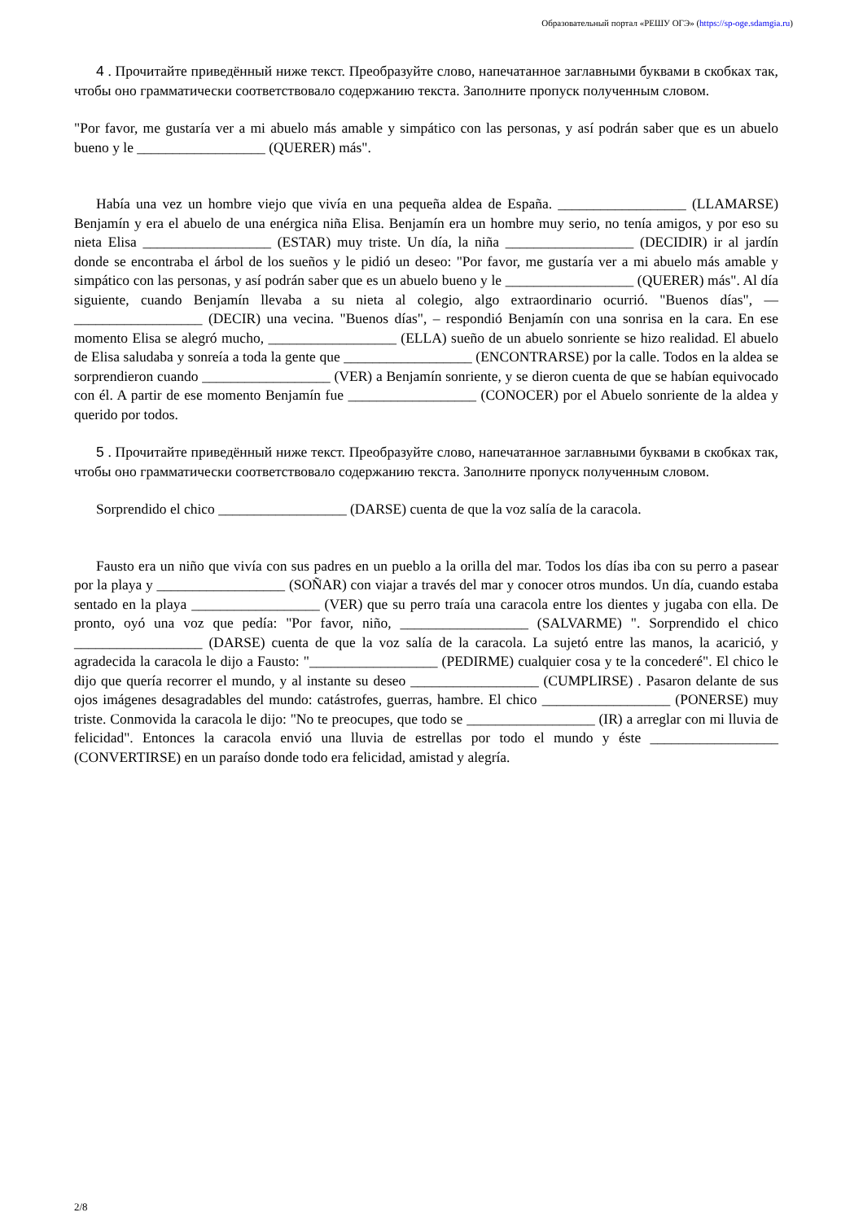Образовательный портал «РЕШУ ОГЭ» (https://sp-oge.sdamgia.ru)
4 . Прочитайте приведённый ниже текст. Преобразуйте слово, напечатанное заглавными буквами в скобках так, чтобы оно грамматически соответствовало содержанию текста. Заполните пропуск полученным словом.
"Por favor, me gustaría ver a mi abuelo más amable y simpático con las personas, y así podrán saber que es un abuelo bueno y le __________________ (QUERER) más".
Había una vez un hombre viejo que vivía en una pequeña aldea de España. __________________ (LLAMARSE) Benjamín y era el abuelo de una enérgica niña Elisa. Benjamín era un hombre muy serio, no tenía amigos, y por eso su nieta Elisa __________________ (ESTAR) muy triste. Un día, la niña __________________ (DECIDIR) ir al jardín donde se encontraba el árbol de los sueños y le pidió un deseo: "Por favor, me gustaría ver a mi abuelo más amable y simpático con las personas, y así podrán saber que es un abuelo bueno y le __________________ (QUERER) más". Al día siguiente, cuando Benjamín llevaba a su nieta al colegio, algo extraordinario ocurrió. "Buenos días", — __________________ (DECIR) una vecina. "Buenos días", – respondió Benjamín con una sonrisa en la cara. En ese momento Elisa se alegró mucho, __________________ (ELLA) sueño de un abuelo sonriente se hizo realidad. El abuelo de Elisa saludaba y sonreía a toda la gente que __________________ (ENCONTRARSE) por la calle. Todos en la aldea se sorprendieron cuando __________________ (VER) a Benjamín sonriente, y se dieron cuenta de que se habían equivocado con él. A partir de ese momento Benjamín fue __________________ (CONOCER) por el Abuelo sonriente de la aldea y querido por todos.
5 . Прочитайте приведённый ниже текст. Преобразуйте слово, напечатанное заглавными буквами в скобках так, чтобы оно грамматически соответствовало содержанию текста. Заполните пропуск полученным словом.
Sorprendido el chico __________________ (DARSE) cuenta de que la voz salía de la caracola.
Fausto era un niño que vivía con sus padres en un pueblo a la orilla del mar. Todos los días iba con su perro a pasear por la playa y __________________ (SOÑAR) con viajar a través del mar y conocer otros mundos. Un día, cuando estaba sentado en la playa __________________ (VER) que su perro traía una caracola entre los dientes y jugaba con ella. De pronto, oyó una voz que pedía: "Por favor, niño, __________________ (SALVARME) ". Sorprendido el chico __________________ (DARSE) cuenta de que la voz salía de la caracola. La sujetó entre las manos, la acarició, y agradecida la caracola le dijo a Fausto: "__________________ (PEDIRME) cualquier cosa y te la concederé". El chico le dijo que quería recorrer el mundo, y al instante su deseo __________________ (CUMPLIRSE) . Pasaron delante de sus ojos imágenes desagradables del mundo: catástrofes, guerras, hambre. El chico __________________ (PONERSE) muy triste. Conmovida la caracola le dijo: "No te preocupes, que todo se __________________ (IR) a arreglar con mi lluvia de felicidad". Entonces la caracola envió una lluvia de estrellas por todo el mundo y éste __________________ (CONVERTIRSE) en un paraíso donde todo era felicidad, amistad y alegría.
2/8